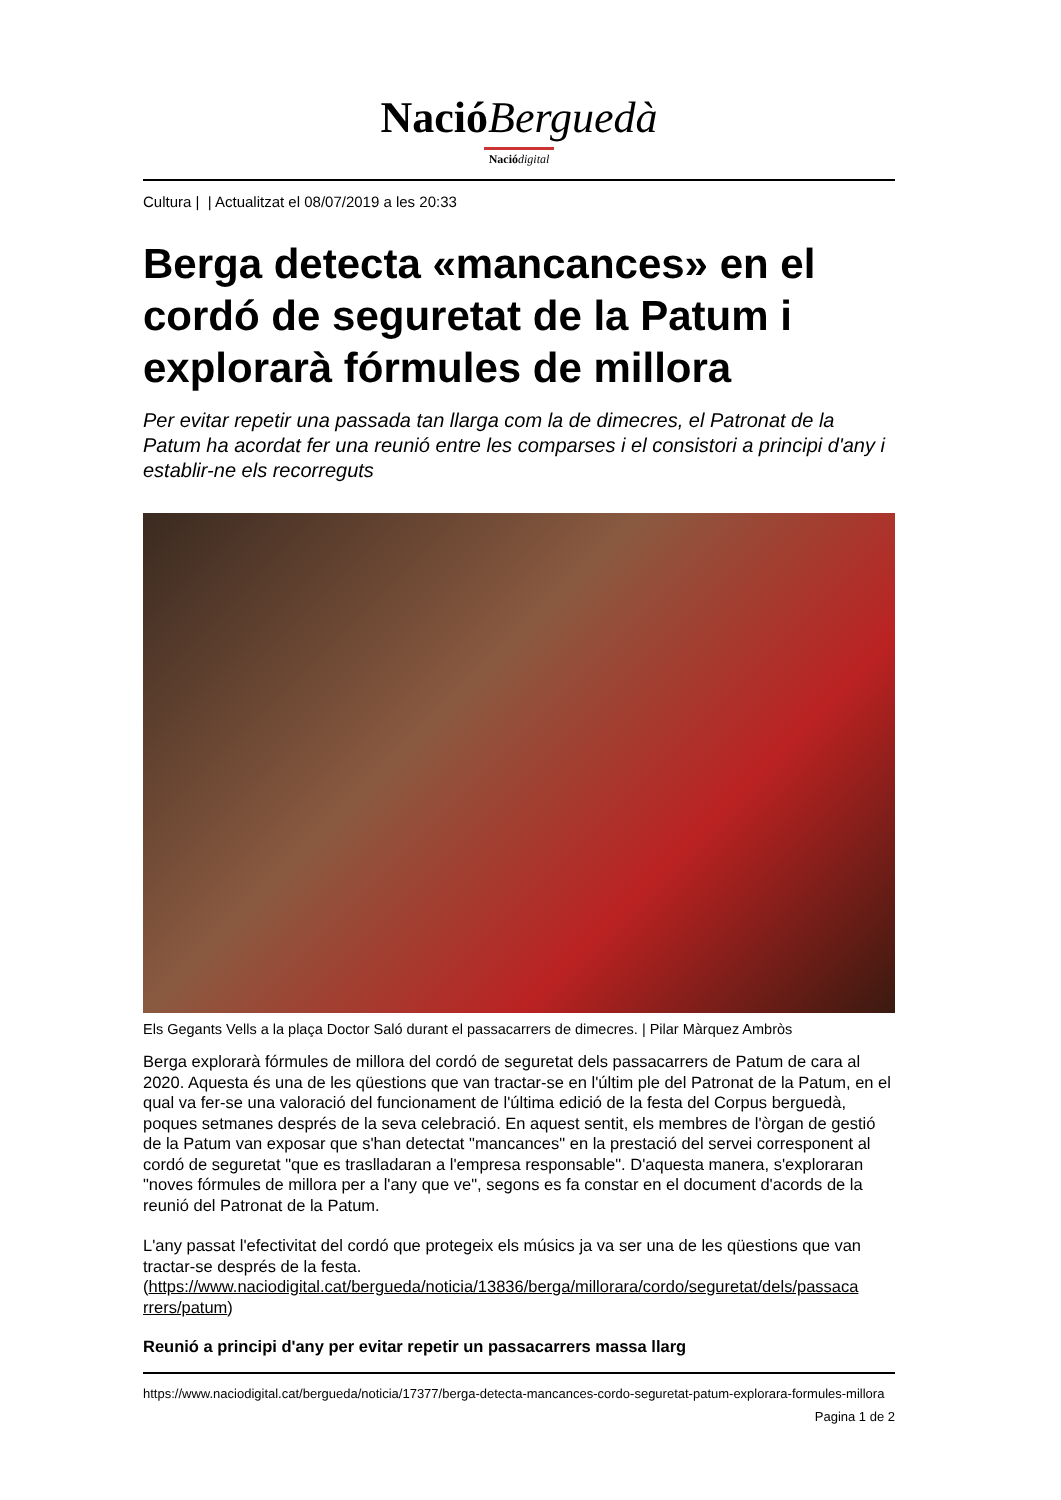NacióBerguedà
Nació digital
Cultura | | Actualitzat el 08/07/2019 a les 20:33
Berga detecta «mancances» en el cordó de seguretat de la Patum i explorarà fórmules de millora
Per evitar repetir una passada tan llarga com la de dimecres, el Patronat de la Patum ha acordat fer una reunió entre les comparses i el consistori a principi d'any i establir-ne els recorreguts
Els Gegants Vells a la plaça Doctor Saló durant el passacarrers de dimecres. | Pilar Màrquez Ambròs
Berga explorarà fórmules de millora del cordó de seguretat dels passacarrers de Patum de cara al 2020. Aquesta és una de les qüestions que van tractar-se en l'últim ple del Patronat de la Patum, en el qual va fer-se una valoració del funcionament de l'última edició de la festa del Corpus berguedà, poques setmanes després de la seva celebració. En aquest sentit, els membres de l'òrgan de gestió de la Patum van exposar que s'han detectat "mancances" en la prestació del servei corresponent al cordó de seguretat "que es traslladaran a l'empresa responsable". D'aquesta manera, s'exploraran "noves fórmules de millora per a l'any que ve", segons es fa constar en el document d'acords de la reunió del Patronat de la Patum.
L'any passat l'efectivitat del cordó que protegeix els músics ja va ser una de les qüestions que van tractar-se després de la festa. (https://www.naciodigital.cat/bergueda/noticia/13836/berga/millorara/cordo/seguretat/dels/passaca rrers/patum)
Reunió a principi d'any per evitar repetir un passacarrers massa llarg
https://www.naciodigital.cat/bergueda/noticia/17377/berga-detecta-mancances-cordo-seguretat-patum-explorara-formules-millora
Pagina 1 de 2